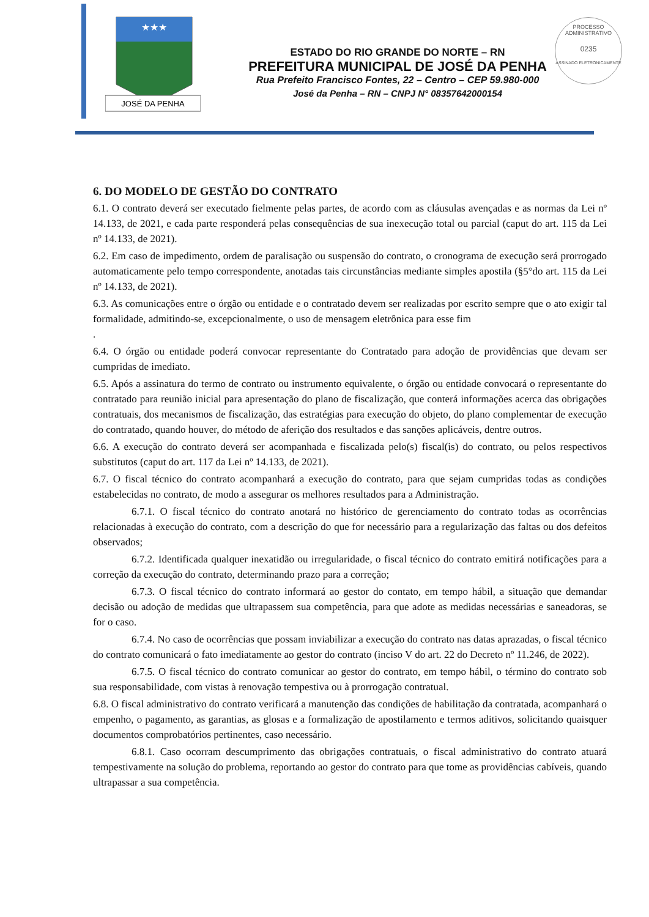★★★
JOSÉ DA PENHA
PROCESSO ADMINISTRATIVO
0235
ASSINADO ELETRONICAMENTE
ESTADO DO RIO GRANDE DO NORTE – RN
PREFEITURA MUNICIPAL DE JOSÉ DA PENHA
Rua Prefeito Francisco Fontes, 22 – Centro – CEP 59.980-000
José da Penha – RN – CNPJ N° 08357642000154
6. DO MODELO DE GESTÃO DO CONTRATO
6.1. O contrato deverá ser executado fielmente pelas partes, de acordo com as cláusulas avençadas e as normas da Lei nº 14.133, de 2021, e cada parte responderá pelas consequências de sua inexecução total ou parcial (caput do art. 115 da Lei nº 14.133, de 2021).
6.2. Em caso de impedimento, ordem de paralisação ou suspensão do contrato, o cronograma de execução será prorrogado automaticamente pelo tempo correspondente, anotadas tais circunstâncias mediante simples apostila (§5°do art. 115 da Lei nº 14.133, de 2021).
6.3. As comunicações entre o órgão ou entidade e o contratado devem ser realizadas por escrito sempre que o ato exigir tal formalidade, admitindo-se, excepcionalmente, o uso de mensagem eletrônica para esse fim
.
6.4. O órgão ou entidade poderá convocar representante do Contratado para adoção de providências que devam ser cumpridas de imediato.
6.5. Após a assinatura do termo de contrato ou instrumento equivalente, o órgão ou entidade convocará o representante do contratado para reunião inicial para apresentação do plano de fiscalização, que conterá informações acerca das obrigações contratuais, dos mecanismos de fiscalização, das estratégias para execução do objeto, do plano complementar de execução do contratado, quando houver, do método de aferição dos resultados e das sanções aplicáveis, dentre outros.
6.6. A execução do contrato deverá ser acompanhada e fiscalizada pelo(s) fiscal(is) do contrato, ou pelos respectivos substitutos (caput do art. 117 da Lei nº 14.133, de 2021).
6.7. O fiscal técnico do contrato acompanhará a execução do contrato, para que sejam cumpridas todas as condições estabelecidas no contrato, de modo a assegurar os melhores resultados para a Administração.
6.7.1. O fiscal técnico do contrato anotará no histórico de gerenciamento do contrato todas as ocorrências relacionadas à execução do contrato, com a descrição do que for necessário para a regularização das faltas ou dos defeitos observados;
6.7.2. Identificada qualquer inexatidão ou irregularidade, o fiscal técnico do contrato emitirá notificações para a correção da execução do contrato, determinando prazo para a correção;
6.7.3. O fiscal técnico do contrato informará ao gestor do contato, em tempo hábil, a situação que demandar decisão ou adoção de medidas que ultrapassem sua competência, para que adote as medidas necessárias e saneadoras, se for o caso.
6.7.4. No caso de ocorrências que possam inviabilizar a execução do contrato nas datas aprazadas, o fiscal técnico do contrato comunicará o fato imediatamente ao gestor do contrato (inciso V do art. 22 do Decreto nº 11.246, de 2022).
6.7.5. O fiscal técnico do contrato comunicar ao gestor do contrato, em tempo hábil, o término do contrato sob sua responsabilidade, com vistas à renovação tempestiva ou à prorrogação contratual.
6.8. O fiscal administrativo do contrato verificará a manutenção das condições de habilitação da contratada, acompanhará o empenho, o pagamento, as garantias, as glosas e a formalização de apostilamento e termos aditivos, solicitando quaisquer documentos comprobatórios pertinentes, caso necessário.
6.8.1. Caso ocorram descumprimento das obrigações contratuais, o fiscal administrativo do contrato atuará tempestivamente na solução do problema, reportando ao gestor do contrato para que tome as providências cabíveis, quando ultrapassar a sua competência.